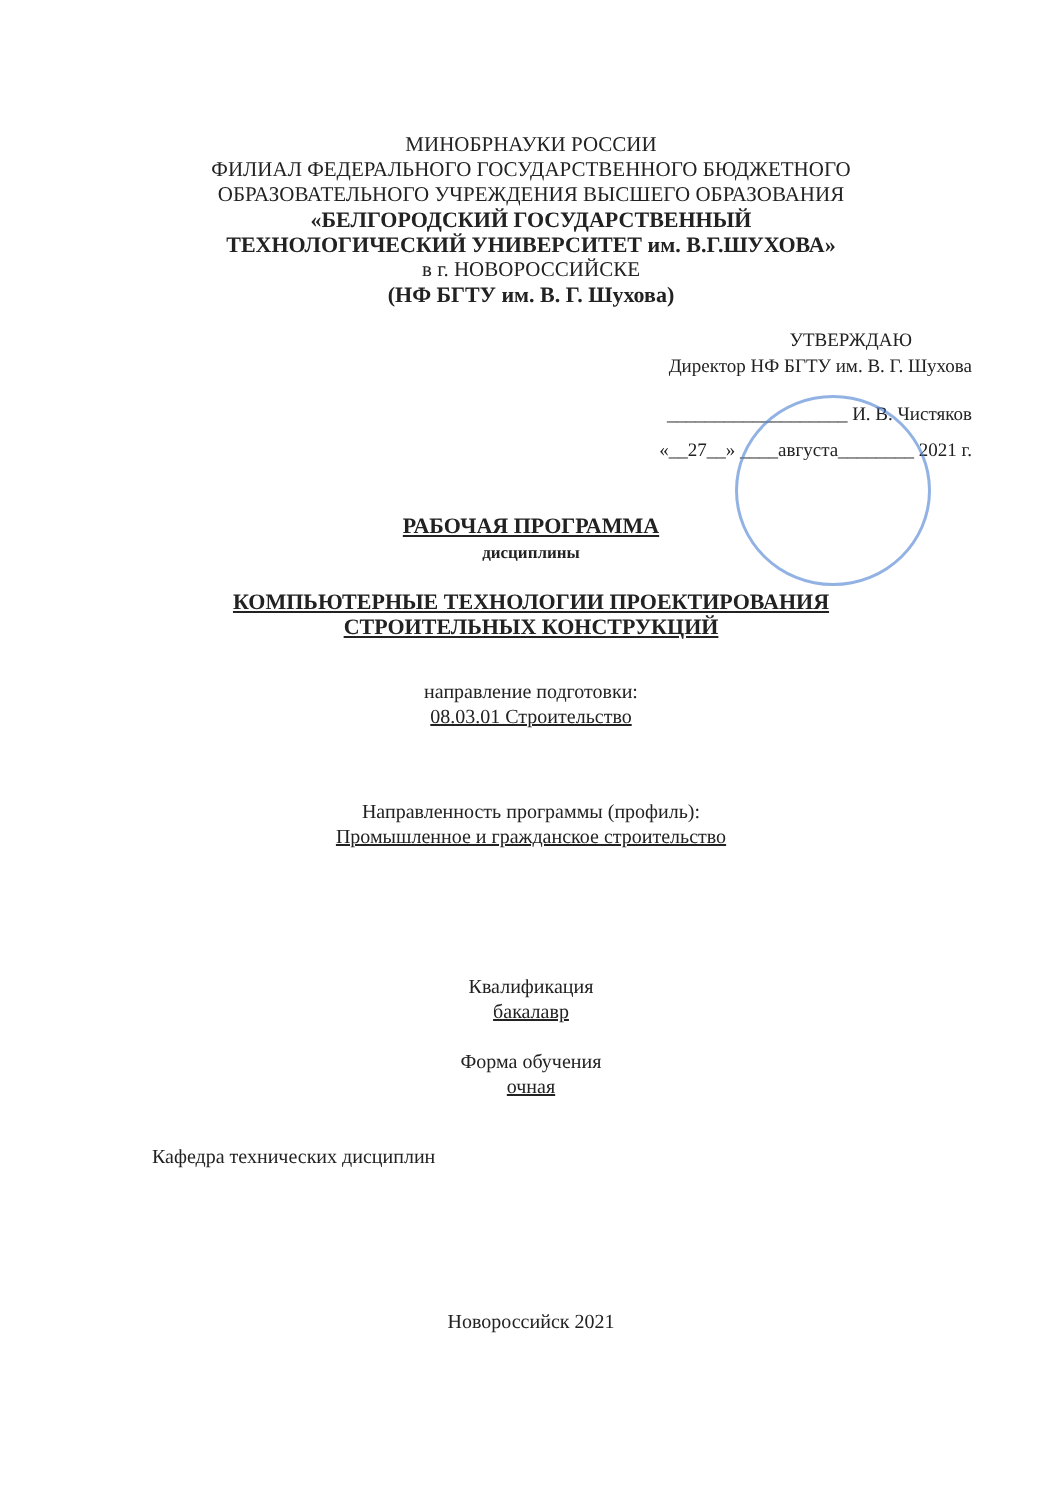МИНОБРНАУКИ РОССИИ
ФИЛИАЛ ФЕДЕРАЛЬНОГО ГОСУДАРСТВЕННОГО БЮДЖЕТНОГО
ОБРАЗОВАТЕЛЬНОГО УЧРЕЖДЕНИЯ ВЫСШЕГО ОБРАЗОВАНИЯ
«БЕЛГОРОДСКИЙ ГОСУДАРСТВЕННЫЙ
ТЕХНОЛОГИЧЕСКИЙ УНИВЕРСИТЕТ им. В.Г.ШУХОВА»
в г. НОВОРОССИЙСКЕ
(НФ БГТУ им. В. Г. Шухова)
УТВЕРЖДАЮ
Директор НФ БГТУ им. В. Г. Шухова
___________________ И. В. Чистяков
«__27__» ____августа________ 2021 г.
РАБОЧАЯ ПРОГРАММА
дисциплины
КОМПЬЮТЕРНЫЕ ТЕХНОЛОГИИ ПРОЕКТИРОВАНИЯ
СТРОИТЕЛЬНЫХ КОНСТРУКЦИЙ
направление подготовки:
08.03.01 Строительство
Направленность программы (профиль):
Промышленное и гражданское строительство
Квалификация
бакалавр
Форма обучения
очная
Кафедра технических дисциплин
Новороссийск 2021